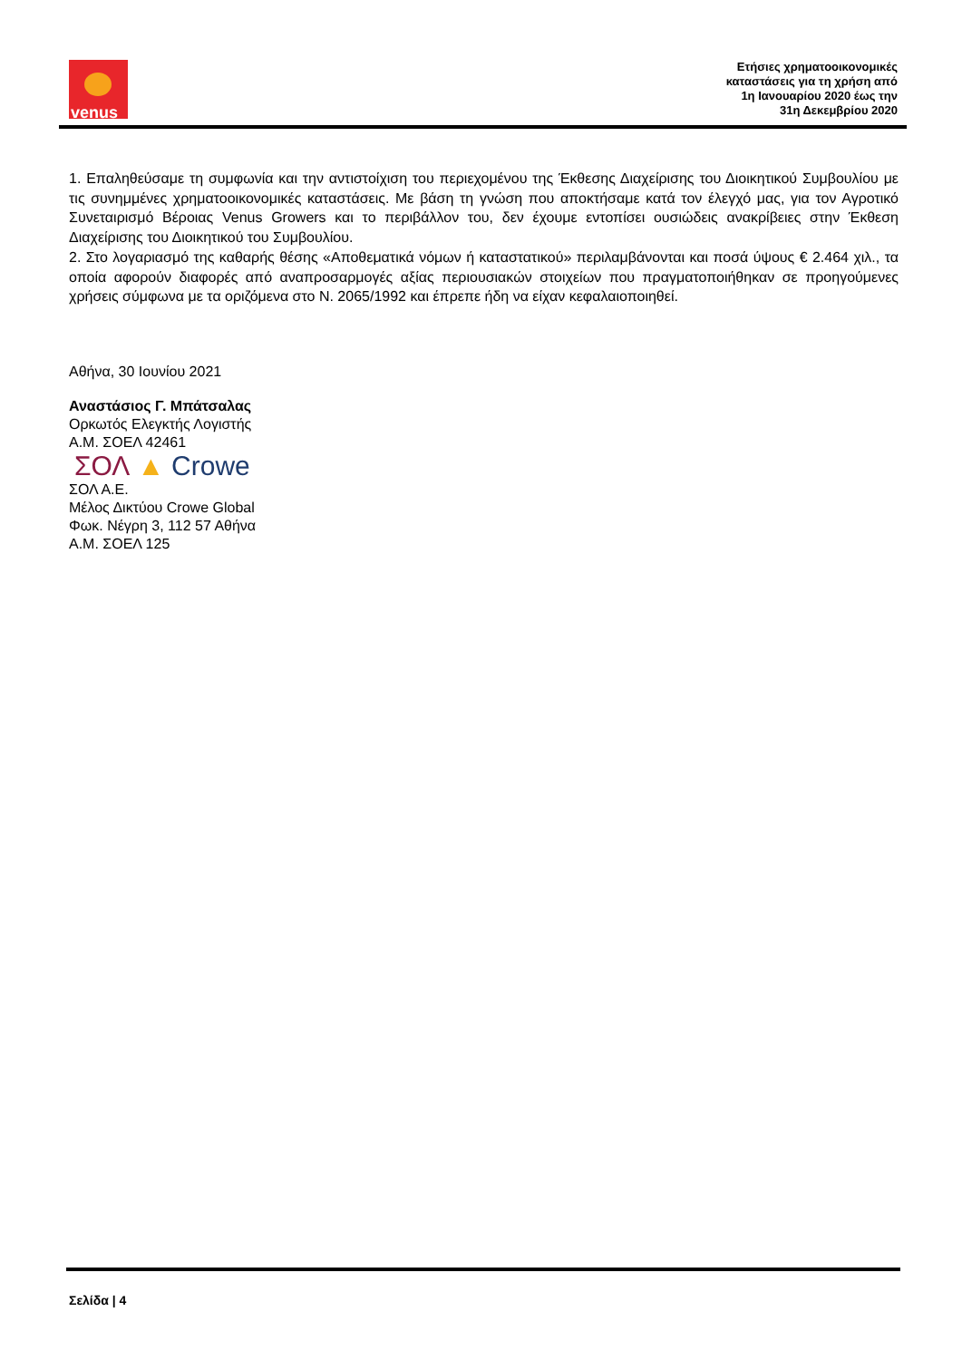venus
Ετήσιες χρηματοοικονομικές
καταστάσεις για τη χρήση από
1η Ιανουαρίου 2020 έως την
31η Δεκεμβρίου 2020
1. Επαληθεύσαμε τη συμφωνία και την αντιστοίχιση του περιεχομένου της Έκθεσης Διαχείρισης του Διοικητικού Συμβουλίου με τις συνημμένες χρηματοοικονομικές καταστάσεις. Με βάση τη γνώση που αποκτήσαμε κατά τον έλεγχό μας, για τον Αγροτικό Συνεταιρισμό Βέροιας Venus Growers και το περιβάλλον του, δεν έχουμε εντοπίσει ουσιώδεις ανακρίβειες στην Έκθεση Διαχείρισης του Διοικητικού του Συμβουλίου.
2. Στο λογαριασμό της καθαρής θέσης «Αποθεματικά νόμων ή καταστατικού» περιλαμβάνονται και ποσά ύψους € 2.464 χιλ., τα οποία αφορούν διαφορές από αναπροσαρμογές αξίας περιουσιακών στοιχείων που πραγματοποιήθηκαν σε προηγούμενες χρήσεις σύμφωνα με τα οριζόμενα στο Ν. 2065/1992 και έπρεπε ήδη να είχαν κεφαλαιοποιηθεί.
Αθήνα, 30 Ιουνίου 2021
Αναστάσιος Γ. Μπάτσαλας
Ορκωτός Ελεγκτής Λογιστής
Α.Μ. ΣΟΕΛ 42461
ΣΟΛ ▲ Crowe
ΣΟΛ Α.Ε.
Μέλος Δικτύου Crowe Global
Φωκ. Νέγρη 3, 112 57 Αθήνα
Α.Μ. ΣΟΕΛ 125
Σελίδα | 4